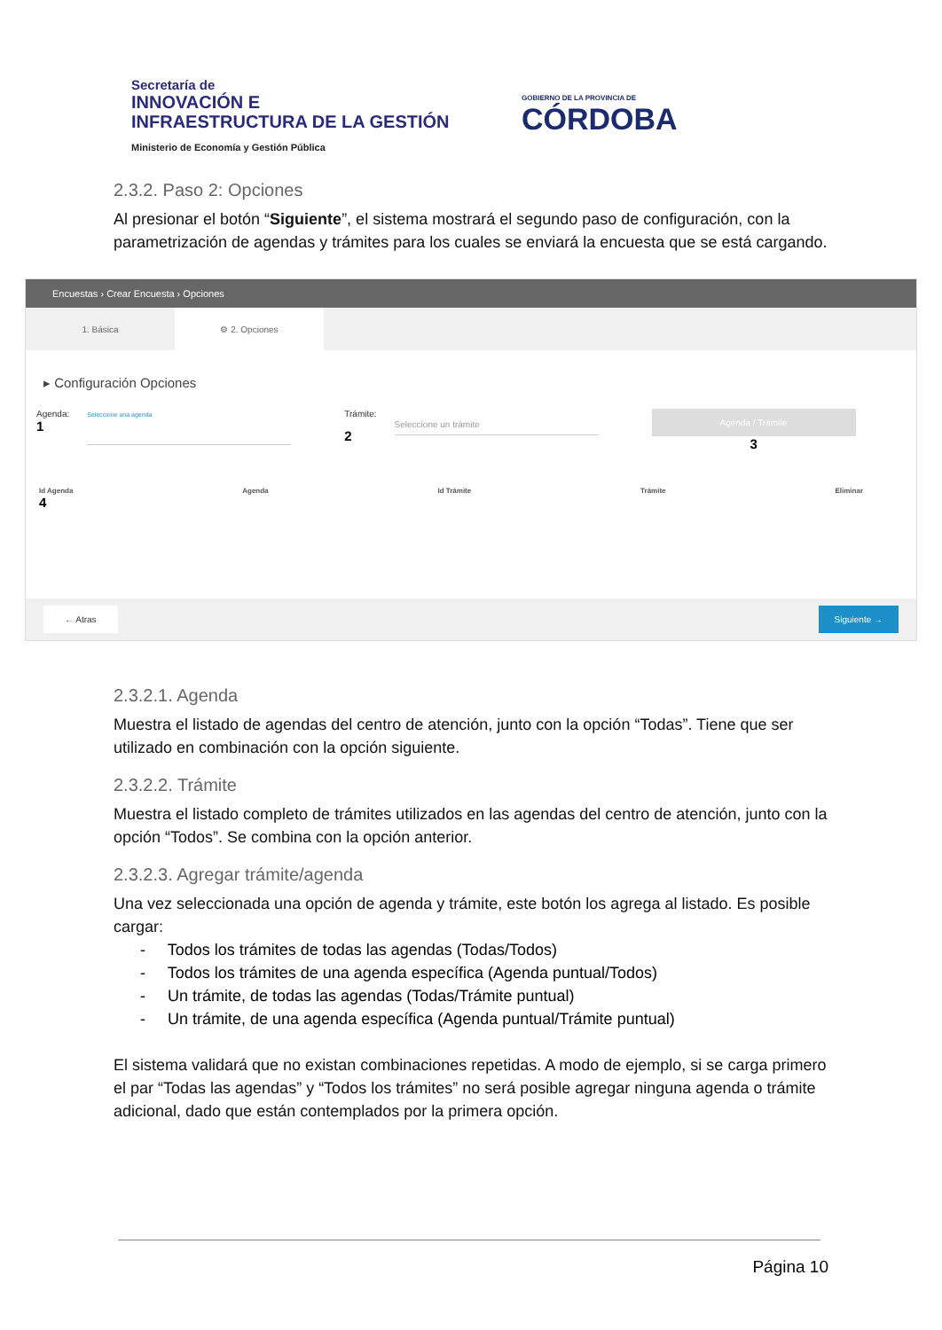Secretaría de
INNOVACIÓN E
INFRAESTRUCTURA DE LA GESTIÓN
Ministerio de Economía y Gestión Pública
GOBIERNO DE LA PROVINCIA DE
CÓRDOBA
2.3.2. Paso 2: Opciones
Al presionar el botón “Siguiente”, el sistema mostrará el segundo paso de configuración, con la parametrización de agendas y trámites para los cuales se enviará la encuesta que se está cargando.
Encuestas › Crear Encuesta › Opciones
1. Básica ⚙ 2. Opciones
▸ Configuración Opciones
Agenda:
1
Seleccione una agenda
Trámite:
2
Seleccione un trámite Agenda / Trámite
3
Id Agenda
4 Agenda Id Trámite Trámite Eliminar
← Atras Siguiente →
2.3.2.1. Agenda
Muestra el listado de agendas del centro de atención, junto con la opción “Todas”. Tiene que ser utilizado en combinación con la opción siguiente.
2.3.2.2. Trámite
Muestra el listado completo de trámites utilizados en las agendas del centro de atención, junto con la opción “Todos”. Se combina con la opción anterior.
2.3.2.3. Agregar trámite/agenda
Una vez seleccionada una opción de agenda y trámite, este botón los agrega al listado. Es posible cargar:
- Todos los trámites de todas las agendas (Todas/Todos)
- Todos los trámites de una agenda específica (Agenda puntual/Todos)
- Un trámite, de todas las agendas (Todas/Trámite puntual)
- Un trámite, de una agenda específica (Agenda puntual/Trámite puntual)
El sistema validará que no existan combinaciones repetidas. A modo de ejemplo, si se carga primero el par “Todas las agendas” y “Todos los trámites” no será posible agregar ninguna agenda o trámite adicional, dado que están contemplados por la primera opción.
Página 10